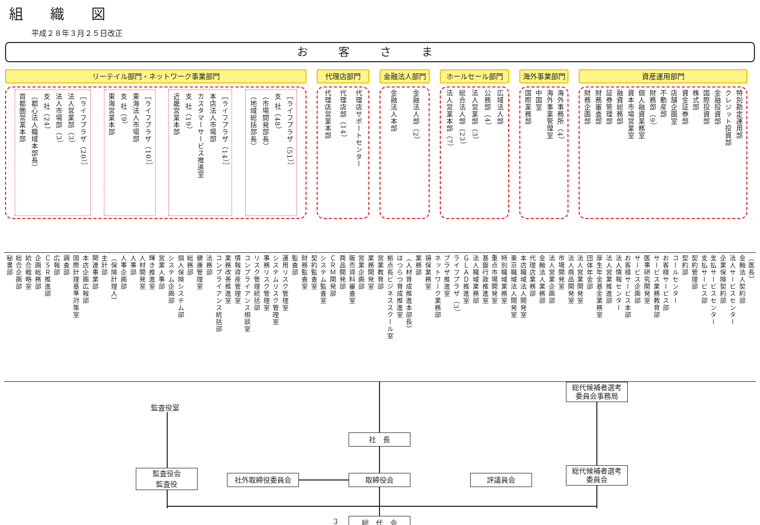組 織 図
平成２８年３月２５日改正
お客さま
リーテイル部門・ネットワーク事業部門
首都圏営業本部 （都心法人職域本部長） 支 社（24） 法人市場部（3） 法人営業部（3） ［ライフプラザ（20）］
東海営業本部 支 社（9） 東海法人市場部 ［ライフプラザ（10）］
近畿営業本部 支 社（19） カスタマーサービス推進室 本店法人市場部 ［ライフプラザ（14）］
（地域総括部長） （市場開発部長） 支 社（48） ［ライフプラザ（51）］
代理店部門
代理店営業本部 代理店部（14） 代理店サポートセンター
金融法人部門
金融法人本部 金融法人部（2）
ホールセール部門
法人営業本部（7） 総合法人部（23） 法人営業部（3） 公務部（4） 広域法人部
海外事業部門
国際業務部 中国室 海外事業管理室 海外事務所（4）
資産運用部門
財務企画部 財務審査部 証券管理部 融資総務部 資本市場営業室 個人融資業務室 財務部（9） 不動産部 店舗企画室 資金証券部 株式部 国際投資部 金融投資部 クレジット投資部 特別勘定運用部
秘書部 総合企画部 統合戦略室 企画総務部 ＣＳＲ推進部 広報部 調査部 国際計理基準対策室 本店企画広報部 関連事業部 主計部 （保険計理人） 人事企画部 人事部 人材開発室 輝き推進室 営業人事部 システム企画部 個人保険システム部 総務部 健康管理室 法務部 コンプライアンス統括部 業務改善推進室 情報資産管理室 コンプライアンス相談室 リスク管理統括部 事務リスク管理室 システムリスク管理室 運用リスク管理室 監査部 財務監査室 契約監査室 システム監査室 ＣＲＭ開発部 商品開発部 販売資料審査室 営業企画部 業務開発室 営業教育部 拠点長ビジネススクール室 はつらつ育成推進室 （人材育成推進本部長） 業務部 損保業務室 ネットワーク業務部 プラザ推進室 ライフプラザ（3） ＧＬＡＤ推進室 法人職域業務部 基盤行政推進室 重点市場開発室 特別職域業務室 東京職域法人開発室 本店職域法人開発室 代理店業務部 金融法人業務部 法人営業企画部 市場開発室 法人商品開発室 法人営業開発室 団体年金部 厚生年金基金業務室 法人営業推進部 法人情報センター お客様サービス本部 サービス企画部 医事研究開発室 サービス業務教育部 お客様サービス部 コールセンター 契約部 契約管理部 支払サービス部 支払サービスセンター 企業保険契約部 法人サービスセンター 金融法人契約部 （医長）
監査役室
総代候補者選考
委員会事務局
社　長
監査役会
監査役
社外取締役委員会 取締役会 評議員会
総代候補者選考
委員会
3 総　代　会